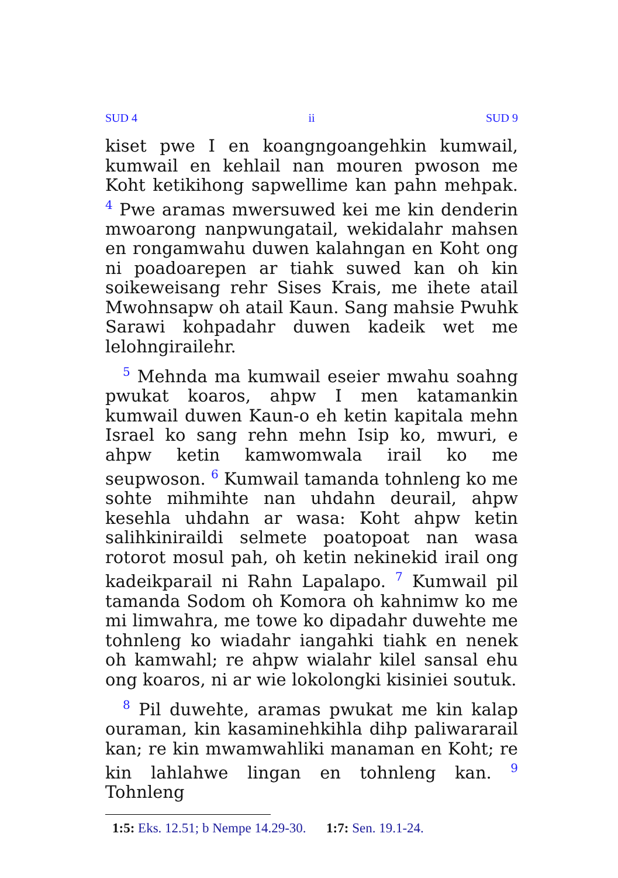SUD 4 ii SUD 9
kiset pwe I en koangngoangehkin kumwail, kumwail en kehlail nan mouren pwoson me Koht ketikihong sapwellime kan pahn mehpak. <sup>4</sup> Pwe aramas mwersuwed kei me kin denderin mwoarong nanpwungatail, wekidalahr mahsen en rongamwahu duwen kalahngan en Koht ong ni poadoarepen ar tiahk suwed kan oh kin soikeweisang rehr Sises Krais, me ihete atail Mwohnsapw oh atail Kaun. Sang mahsie Pwuhk Sarawi kohpadahr duwen kadeik wet me lelohngirailehr.
<sup>5</sup> Mehnda ma kumwail eseier mwahu soahng pwukat koaros, ahpw I men katamankin kumwail duwen Kaun-o eh ketin kapitala mehn Israel ko sang rehn mehn Isip ko, mwuri, e ahpw ketin kamwomwala irail ko me seupwoson. <sup>6</sup> Kumwail tamanda tohnleng ko me sohte mihmihte nan uhdahn deurail, ahpw kesehla uhdahn ar wasa: Koht ahpw ketin salihkiniraildi selmete poatopoat nan wasa rotorot mosul pah, oh ketin nekinekid irail ong kadeikparail ni Rahn Lapalapo. <sup>7</sup> Kumwail pil tamanda Sodom oh Komora oh kahnimw ko me mi limwahra, me towe ko dipadahr duwehte me tohnleng ko wiadahr iangahki tiahk en nenek oh kamwahl; re ahpw wialahr kilel sansal ehu ong koaros, ni ar wie lokolongki kisiniei soutuk.
<sup>8</sup> Pil duwehte, aramas pwukat me kin kalap ouraman, kin kasaminehkihla dihp paliwararail kan; re kin mwamwahliki manaman en Koht; re kin lahlahwe lingan en tohnleng kan. <sup>9</sup> Tohnleng
1:5: Eks. 12.51; b Nempe 14.29-30. 1:7: Sen. 19.1-24.